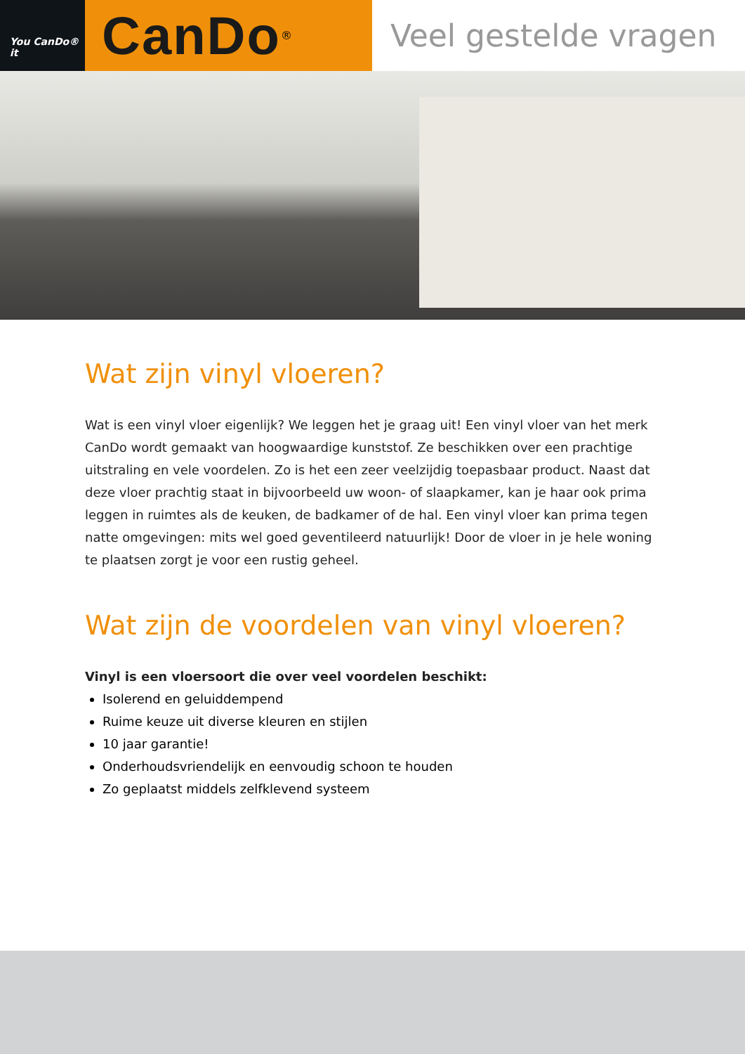You CanDo® it
CanDo ®
Veel gestelde vragen
Wat zijn vinyl vloeren?
Wat is een vinyl vloer eigenlijk? We leggen het je graag uit! Een vinyl vloer van het merk CanDo wordt gemaakt van hoogwaardige kunststof. Ze beschikken over een prachtige uitstraling en vele voordelen. Zo is het een zeer veelzijdig toepasbaar product. Naast dat deze vloer prachtig staat in bijvoorbeeld uw woon- of slaapkamer, kan je haar ook prima leggen in ruimtes als de keuken, de badkamer of de hal. Een vinyl vloer kan prima tegen natte omgevingen: mits wel goed geventileerd natuurlijk! Door de vloer in je hele woning te plaatsen zorgt je voor een rustig geheel.
Wat zijn de voordelen van vinyl vloeren?
Vinyl is een vloersoort die over veel voordelen beschikt:
Isolerend en geluiddempend
Ruime keuze uit diverse kleuren en stijlen
10 jaar garantie!
Onderhoudsvriendelijk en eenvoudig schoon te houden
Zo geplaatst middels zelfklevend systeem